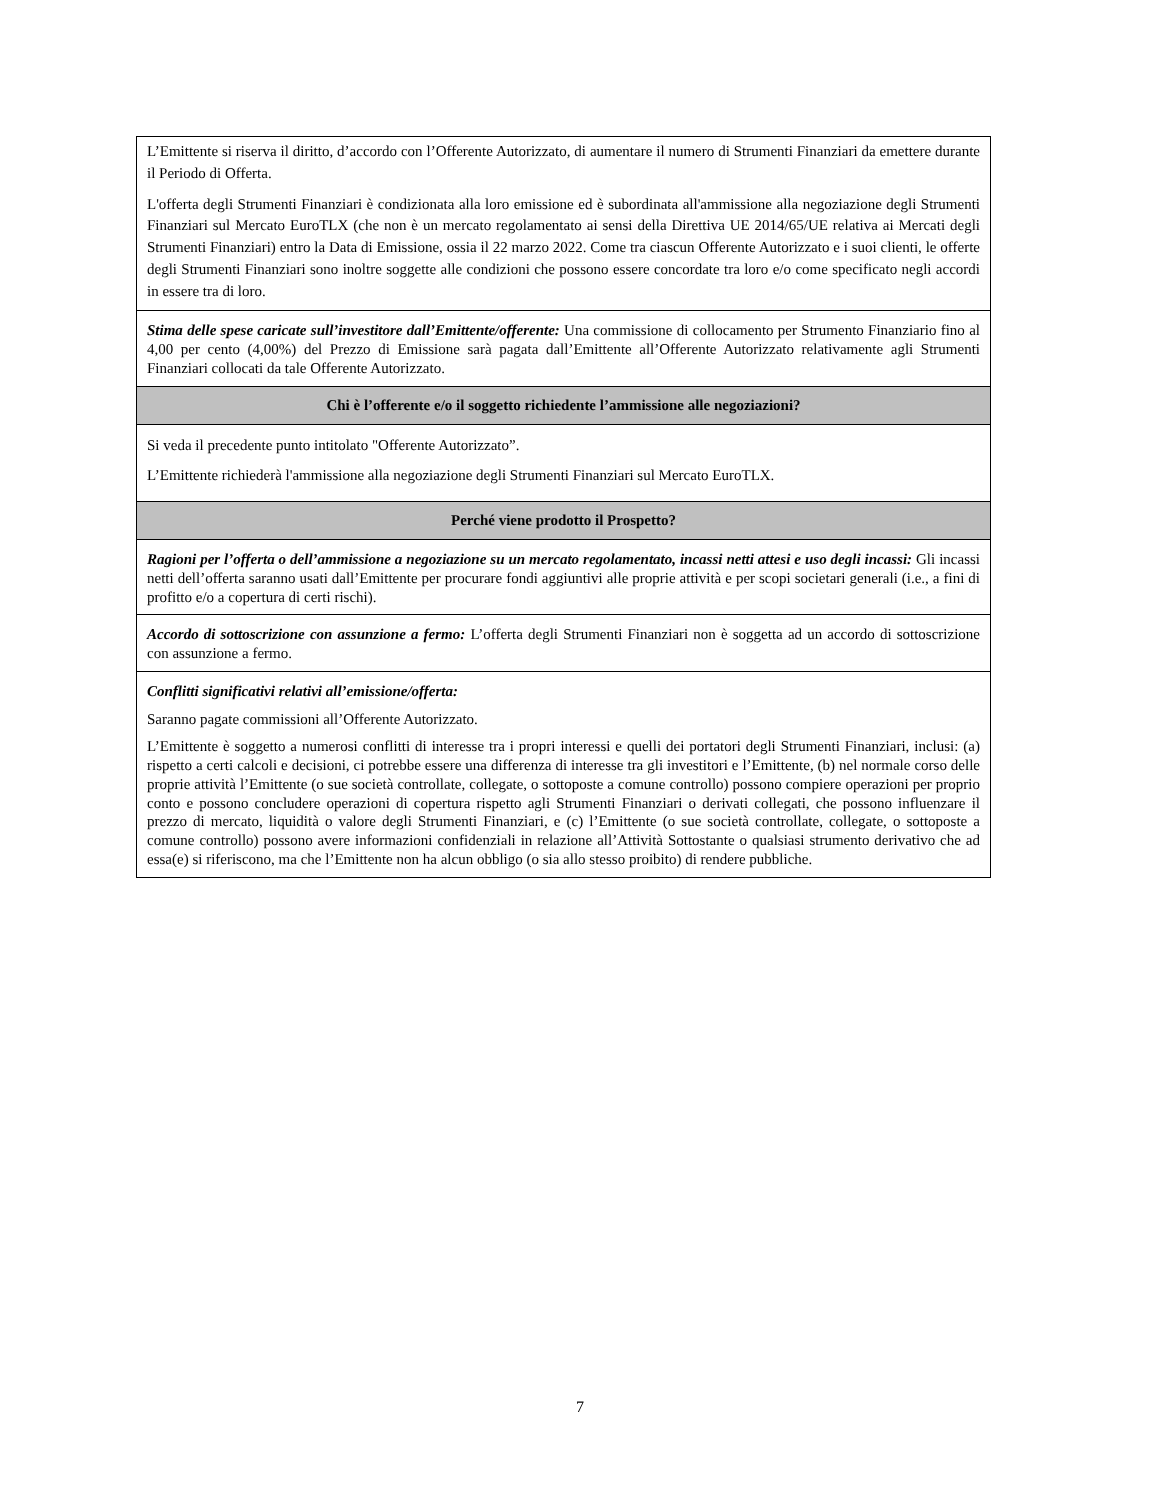| L’Emittente si riserva il diritto, d’accordo con l’Offerente Autorizzato, di aumentare il numero di Strumenti Finanziari da emettere durante il Periodo di Offerta. L'offerta degli Strumenti Finanziari è condizionata alla loro emissione ed è subordinata all'ammissione alla negoziazione degli Strumenti Finanziari sul Mercato EuroTLX (che non è un mercato regolamentato ai sensi della Direttiva UE 2014/65/UE relativa ai Mercati degli Strumenti Finanziari) entro la Data di Emissione, ossia il 22 marzo 2022. Come tra ciascun Offerente Autorizzato e i suoi clienti, le offerte degli Strumenti Finanziari sono inoltre soggette alle condizioni che possono essere concordate tra loro e/o come specificato negli accordi in essere tra di loro. |
| Stima delle spese caricate sull’investitore dall’Emittente/offerente: Una commissione di collocamento per Strumento Finanziario fino al 4,00 per cento (4,00%) del Prezzo di Emissione sarà pagata dall’Emittente all’Offerente Autorizzato relativamente agli Strumenti Finanziari collocati da tale Offerente Autorizzato. |
| Chi è l’offerente e/o il soggetto richiedente l’ammissione alle negoziazioni? |
| Si veda il precedente punto intitolato "Offerente Autorizzato”. L’Emittente richiederà l'ammissione alla negoziazione degli Strumenti Finanziari sul Mercato EuroTLX. |
| Perché viene prodotto il Prospetto? |
| Ragioni per l’offerta o dell’ammissione a negoziazione su un mercato regolamentato, incassi netti attesi e uso degli incassi: Gli incassi netti dell’offerta saranno usati dall’Emittente per procurare fondi aggiuntivi alle proprie attività e per scopi societari generali (i.e., a fini di profitto e/o a copertura di certi rischi). |
| Accordo di sottoscrizione con assunzione a fermo: L’offerta degli Strumenti Finanziari non è soggetta ad un accordo di sottoscrizione con assunzione a fermo. |
| Conflitti significativi relativi all’emissione/offerta: Saranno pagate commissioni all’Offerente Autorizzato. L’Emittente è soggetto a numerosi conflitti di interesse tra i propri interessi e quelli dei portatori degli Strumenti Finanziari, inclusi: (a) rispetto a certi calcoli e decisioni, ci potrebbe essere una differenza di interesse tra gli investitori e l’Emittente, (b) nel normale corso delle proprie attività l’Emittente (o sue società controllate, collegate, o sottoposte a comune controllo) possono compiere operazioni per proprio conto e possono concludere operazioni di copertura rispetto agli Strumenti Finanziari o derivati collegati, che possono influenzare il prezzo di mercato, liquidità o valore degli Strumenti Finanziari, e (c) l’Emittente (o sue società controllate, collegate, o sottoposte a comune controllo) possono avere informazioni confidenziali in relazione all’Attività Sottostante o qualsiasi strumento derivativo che ad essa(e) si riferiscono, ma che l’Emittente non ha alcun obbligo (o sia allo stesso proibito) di rendere pubbliche. |
7